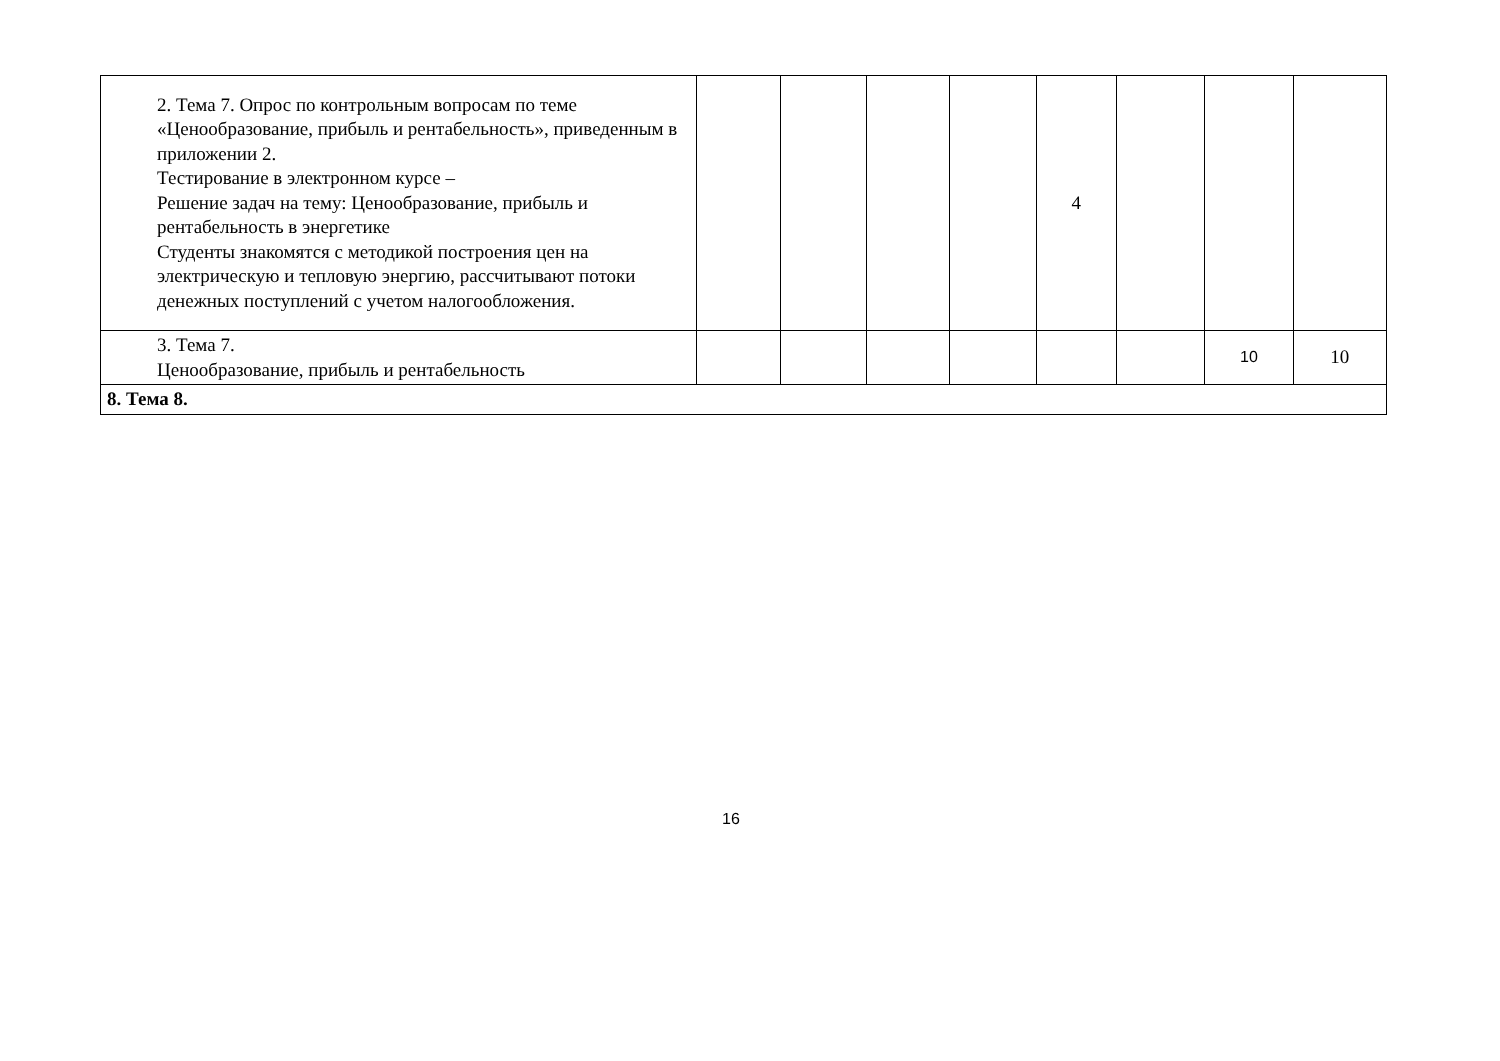| 2. Тема 7. Опрос по контрольным вопросам по теме «Ценообразование, прибыль и рентабельность», приведенным в приложении 2. Тестирование в электронном курсе – Решение задач на тему: Ценообразование, прибыль и рентабельность в энергетике Студенты знакомятся с методикой построения цен на электрическую и тепловую энергию, рассчитывают потоки денежных поступлений с учетом налогообложения. | | | | | 4 | | | |
| 3. Тема 7. Ценообразование, прибыль и рентабельность | | | | | | | 10 | 10 |
| 8. Тема 8. | | | | | | | | |
16